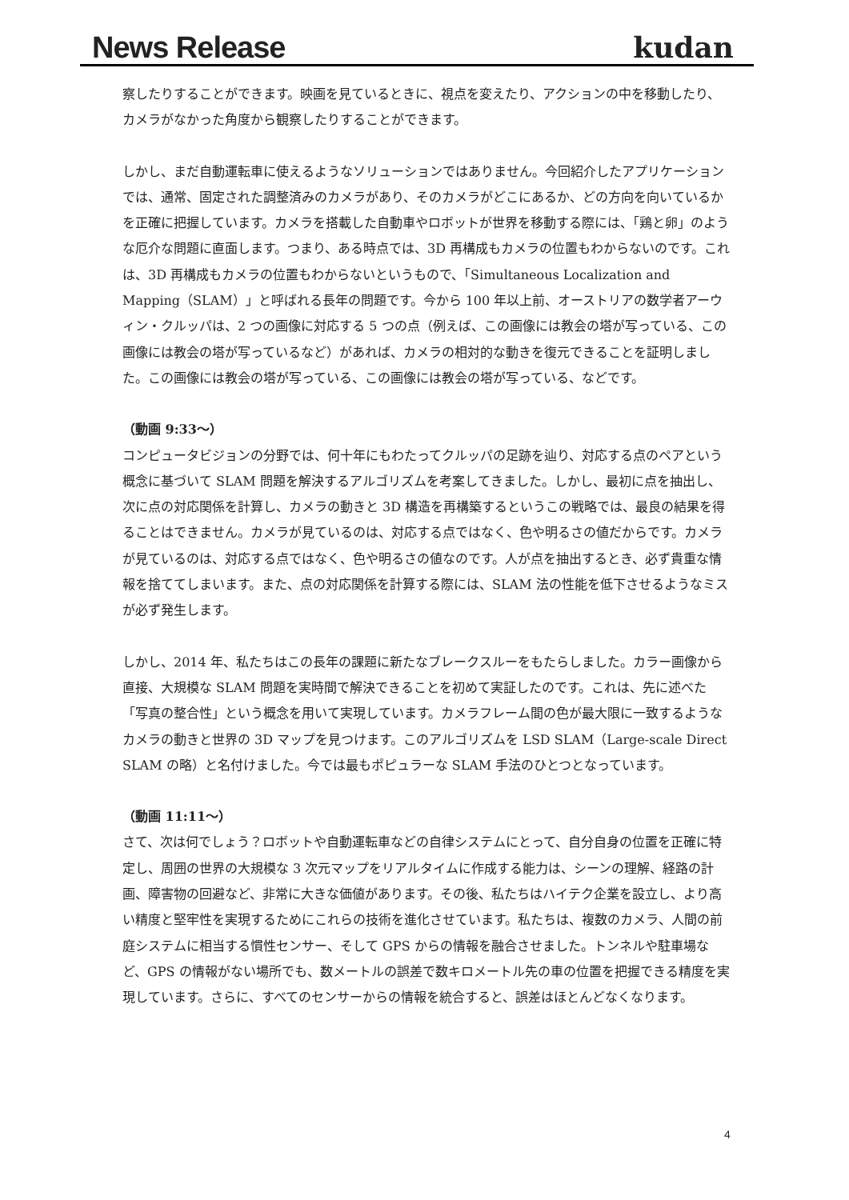News Release kudan
察したりすることができます。映画を見ているときに、視点を変えたり、アクションの中を移動したり、カメラがなかった角度から観察したりすることができます。
しかし、まだ自動運転車に使えるようなソリューションではありません。今回紹介したアプリケーションでは、通常、固定された調整済みのカメラがあり、そのカメラがどこにあるか、どの方向を向いているかを正確に把握しています。カメラを搭載した自動車やロボットが世界を移動する際には、「鶏と卵」のような厄介な問題に直面します。つまり、ある時点では、3D 再構成もカメラの位置もわからないのです。これは、3D 再構成もカメラの位置もわからないというもので、「Simultaneous Localization and Mapping（SLAM）」と呼ばれる長年の問題です。今から 100 年以上前、オーストリアの数学者アーウィン・クルッパは、2 つの画像に対応する 5 つの点（例えば、この画像には教会の塔が写っている、この画像には教会の塔が写っているなど）があれば、カメラの相対的な動きを復元できることを証明しました。この画像には教会の塔が写っている、この画像には教会の塔が写っている、などです。
（動画 9:33〜）
コンピュータビジョンの分野では、何十年にもわたってクルッパの足跡を辿り、対応する点のペアという概念に基づいて SLAM 問題を解決するアルゴリズムを考案してきました。しかし、最初に点を抽出し、次に点の対応関係を計算し、カメラの動きと 3D 構造を再構築するというこの戦略では、最良の結果を得ることはできません。カメラが見ているのは、対応する点ではなく、色や明るさの値だからです。カメラが見ているのは、対応する点ではなく、色や明るさの値なのです。人が点を抽出するとき、必ず貴重な情報を捨ててしまいます。また、点の対応関係を計算する際には、SLAM 法の性能を低下させるようなミスが必ず発生します。
しかし、2014 年、私たちはこの長年の課題に新たなブレークスルーをもたらしました。カラー画像から直接、大規模な SLAM 問題を実時間で解決できることを初めて実証したのです。これは、先に述べた「写真の整合性」という概念を用いて実現しています。カメラフレーム間の色が最大限に一致するようなカメラの動きと世界の 3D マップを見つけます。このアルゴリズムを LSD SLAM（Large-scale Direct SLAM の略）と名付けました。今では最もポピュラーな SLAM 手法のひとつとなっています。
（動画 11:11〜）
さて、次は何でしょう？ロボットや自動運転車などの自律システムにとって、自分自身の位置を正確に特定し、周囲の世界の大規模な 3 次元マップをリアルタイムに作成する能力は、シーンの理解、経路の計画、障害物の回避など、非常に大きな価値があります。その後、私たちはハイテク企業を設立し、より高い精度と堅牢性を実現するためにこれらの技術を進化させています。私たちは、複数のカメラ、人間の前庭システムに相当する慣性センサー、そして GPS からの情報を融合させました。トンネルや駐車場など、GPS の情報がない場所でも、数メートルの誤差で数キロメートル先の車の位置を把握できる精度を実現しています。さらに、すべてのセンサーからの情報を統合すると、誤差はほとんどなくなります。
4